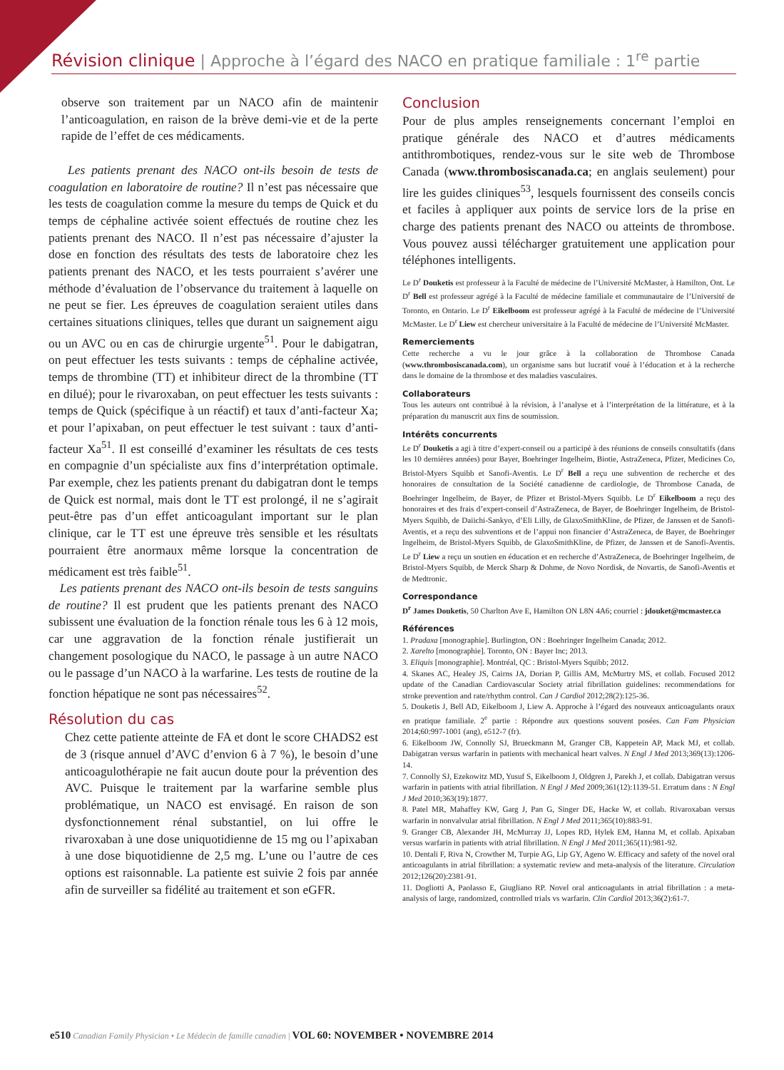Révision clinique | Approche à l’égard des NACO en pratique familiale : 1<sup>re</sup> partie
observe son traitement par un NACO afin de maintenir l’anticoagulation, en raison de la brève demi-vie et de la perte rapide de l’effet de ces médicaments.
Les patients prenant des NACO ont-ils besoin de tests de coagulation en laboratoire de routine? Il n’est pas nécessaire que les tests de coagulation comme la mesure du temps de Quick et du temps de céphaline activée soient effectués de routine chez les patients prenant des NACO. Il n’est pas nécessaire d’ajuster la dose en fonction des résultats des tests de laboratoire chez les patients prenant des NACO, et les tests pourraient s’avérer une méthode d’évaluation de l’observance du traitement à laquelle on ne peut se fier. Les épreuves de coagulation seraient utiles dans certaines situations cliniques, telles que durant un saignement aigu ou un AVC ou en cas de chirurgie urgente<sup>51</sup>. Pour le dabigatran, on peut effectuer les tests suivants : temps de céphaline activée, temps de thrombine (TT) et inhibiteur direct de la thrombine (TT en dilué); pour le rivaroxaban, on peut effectuer les tests suivants : temps de Quick (spécifique à un réactif) et taux d’anti-facteur Xa; et pour l’apixaban, on peut effectuer le test suivant : taux d’anti-facteur Xa<sup>51</sup>. Il est conseillé d’examiner les résultats de ces tests en compagnie d’un spécialiste aux fins d’interprétation optimale. Par exemple, chez les patients prenant du dabigatran dont le temps de Quick est normal, mais dont le TT est prolongé, il ne s’agirait peut-être pas d’un effet anticoagulant important sur le plan clinique, car le TT est une épreuve très sensible et les résultats pourraient être anormaux même lorsque la concentration de médicament est très faible<sup>51</sup>.
Les patients prenant des NACO ont-ils besoin de tests sanguins de routine? Il est prudent que les patients prenant des NACO subissent une évaluation de la fonction rénale tous les 6 à 12 mois, car une aggravation de la fonction rénale justifierait un changement posologique du NACO, le passage à un autre NACO ou le passage d’un NACO à la warfarine. Les tests de routine de la fonction hépatique ne sont pas nécessaires<sup>52</sup>.
Résolution du cas
Chez cette patiente atteinte de FA et dont le score CHADS2 est de 3 (risque annuel d’AVC d’envion 6 à 7 %), le besoin d’une anticoagulothérapie ne fait aucun doute pour la prévention des AVC. Puisque le traitement par la warfarine semble plus problématique, un NACO est envisagé. En raison de son dysfonctionnement rénal substantiel, on lui offre le rivaroxaban à une dose uniquotidienne de 15 mg ou l’apixaban à une dose biquotidienne de 2,5 mg. L’une ou l’autre de ces options est raisonnable. La patiente est suivie 2 fois par année afin de surveiller sa fidélité au traitement et son eGFR.
Conclusion
Pour de plus amples renseignements concernant l’emploi en pratique générale des NACO et d’autres médicaments antithrombotiques, rendez-vous sur le site web de Thrombose Canada (www.thrombosiscanada.ca; en anglais seulement) pour lire les guides cliniques<sup>53</sup>, lesquels fournissent des conseils concis et faciles à appliquer aux points de service lors de la prise en charge des patients prenant des NACO ou atteints de thrombose. Vous pouvez aussi télécharger gratuitement une application pour téléphones intelligents.
Le D<sup>r</sup> Douketis est professeur à la Faculté de médecine de l’Université McMaster, à Hamilton, Ont. Le D<sup>r</sup> Bell est professeur agrégé à la Faculté de médecine familiale et communautaire de l’Université de Toronto, en Ontario. Le D<sup>r</sup> Eikelboom est professeur agrégé à la Faculté de médecine de l’Université McMaster. Le D<sup>r</sup> Liew est chercheur universitaire à la Faculté de médecine de l’Université McMaster.
Remerciements
Cette recherche a vu le jour grâce à la collaboration de Thrombose Canada (www.thrombosiscanada.com), un organisme sans but lucratif voué à l’éducation et à la recherche dans le domaine de la thrombose et des maladies vasculaires.
Collaborateurs
Tous les auteurs ont contribué à la révision, à l’analyse et à l’interprétation de la littérature, et à la préparation du manuscrit aux fins de soumission.
Intérêts concurrents
Le D<sup>r</sup> Douketis a agi à titre d’expert-conseil ou a participé à des réunions de conseils consultatifs (dans les 10 dernières années) pour Bayer, Boehringer Ingelheim, Biotie, AstraZeneca, Pfizer, Medicines Co, Bristol-Myers Squibb et Sanofi-Aventis. Le D<sup>r</sup> Bell a reçu une subvention de recherche et des honoraires de consultation de la Société canadienne de cardiologie, de Thrombose Canada, de Boehringer Ingelheim, de Bayer, de Pfizer et Bristol-Myers Squibb. Le D<sup>r</sup> Eikelboom a reçu des honoraires et des frais d’expert-conseil d’AstraZeneca, de Bayer, de Boehringer Ingelheim, de Bristol-Myers Squibb, de Daiichi-Sankyo, d’Eli Lilly, de GlaxoSmithKline, de Pfizer, de Janssen et de Sanofi-Aventis, et a reçu des subventions et de l’appui non financier d’AstraZeneca, de Bayer, de Boehringer Ingelheim, de Bristol-Myers Squibb, de GlaxoSmithKline, de Pfizer, de Janssen et de Sanofi-Aventis. Le D<sup>r</sup> Liew a reçu un soutien en éducation et en recherche d’AstraZeneca, de Boehringer Ingelheim, de Bristol-Myers Squibb, de Merck Sharp & Dohme, de Novo Nordisk, de Novartis, de Sanofi-Aventis et de Medtronic.
Correspondance
D<sup>r</sup> James Douketis, 50 Charlton Ave E, Hamilton ON L8N 4A6; courriel : jdouket@mcmaster.ca
Références
1. Pradaxa [monographie]. Burlington, ON : Boehringer Ingelheim Canada; 2012.
2. Xarelto [monographie]. Toronto, ON : Bayer Inc; 2013.
3. Eliquis [monographie]. Montréal, QC : Bristol-Myers Squibb; 2012.
4. Skanes AC, Healey JS, Cairns JA, Dorian P, Gillis AM, McMurtry MS, et collab. Focused 2012 update of the Canadian Cardiovascular Society atrial fibrillation guidelines: recommendations for stroke prevention and rate/rhythm control. Can J Cardiol 2012;28(2):125-36.
5. Douketis J, Bell AD, Eikelboom J, Liew A. Approche à l’égard des nouveaux anticoagulants oraux en pratique familiale. 2<sup>e</sup> partie : Répondre aux questions souvent posées. Can Fam Physician 2014;60:997-1001 (ang), e512-7 (fr).
6. Eikelboom JW, Connolly SJ, Brueckmann M, Granger CB, Kappetein AP, Mack MJ, et collab. Dabigatran versus warfarin in patients with mechanical heart valves. N Engl J Med 2013;369(13):1206-14.
7. Connolly SJ, Ezekowitz MD, Yusuf S, Eikelboom J, Oldgren J, Parekh J, et collab. Dabigatran versus warfarin in patients with atrial fibrillation. N Engl J Med 2009;361(12):1139-51. Erratum dans : N Engl J Med 2010;363(19):1877.
8. Patel MR, Mahaffey KW, Garg J, Pan G, Singer DE, Hacke W, et collab. Rivaroxaban versus warfarin in nonvalvular atrial fibrillation. N Engl J Med 2011;365(10):883-91.
9. Granger CB, Alexander JH, McMurray JJ, Lopes RD, Hylek EM, Hanna M, et collab. Apixaban versus warfarin in patients with atrial fibrillation. N Engl J Med 2011;365(11):981-92.
10. Dentali F, Riva N, Crowther M, Turpie AG, Lip GY, Ageno W. Efficacy and safety of the novel oral anticoagulants in atrial fibrillation: a systematic review and meta-analysis of the literature. Circulation 2012;126(20):2381-91.
11. Dogliotti A, Paolasso E, Giugliano RP. Novel oral anticoagulants in atrial fibrillation : a meta-analysis of large, randomized, controlled trials vs warfarin. Clin Cardiol 2013;36(2):61-7.
e510 Canadian Family Physician • Le Médecin de famille canadien | VOL 60: NOVEMBER • NOVEMBRE 2014